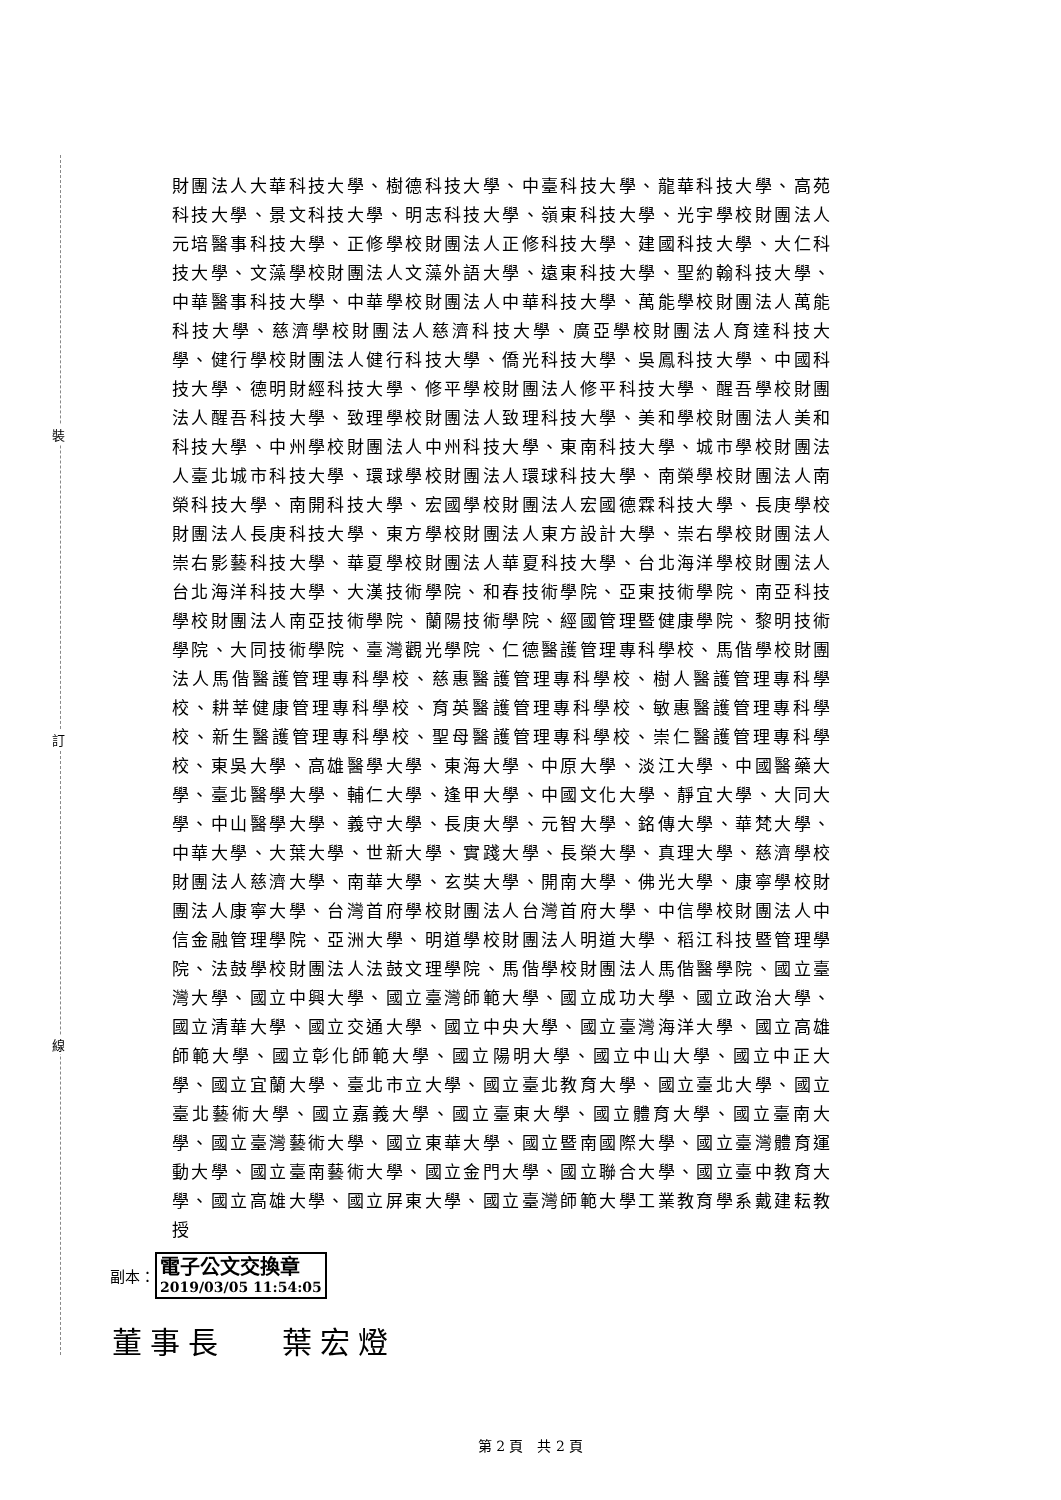裝
訂
線
財團法人大華科技大學、樹德科技大學、中臺科技大學、龍華科技大學、高苑科技大學、景文科技大學、明志科技大學、嶺東科技大學、光宇學校財團法人元培醫事科技大學、正修學校財團法人正修科技大學、建國科技大學、大仁科技大學、文藻學校財團法人文藻外語大學、遠東科技大學、聖約翰科技大學、中華醫事科技大學、中華學校財團法人中華科技大學、萬能學校財團法人萬能科技大學、慈濟學校財團法人慈濟科技大學、廣亞學校財團法人育達科技大學、健行學校財團法人健行科技大學、僑光科技大學、吳鳳科技大學、中國科技大學、德明財經科技大學、修平學校財團法人修平科技大學、醒吾學校財團法人醒吾科技大學、致理學校財團法人致理科技大學、美和學校財團法人美和科技大學、中州學校財團法人中州科技大學、東南科技大學、城市學校財團法人臺北城市科技大學、環球學校財團法人環球科技大學、南榮學校財團法人南榮科技大學、南開科技大學、宏國學校財團法人宏國德霖科技大學、長庚學校財團法人長庚科技大學、東方學校財團法人東方設計大學、崇右學校財團法人崇右影藝科技大學、華夏學校財團法人華夏科技大學、台北海洋學校財團法人台北海洋科技大學、大漢技術學院、和春技術學院、亞東技術學院、南亞科技學校財團法人南亞技術學院、蘭陽技術學院、經國管理暨健康學院、黎明技術學院、大同技術學院、臺灣觀光學院、仁德醫護管理專科學校、馬偕學校財團法人馬偕醫護管理專科學校、慈惠醫護管理專科學校、樹人醫護管理專科學校、耕莘健康管理專科學校、育英醫護管理專科學校、敏惠醫護管理專科學校、新生醫護管理專科學校、聖母醫護管理專科學校、崇仁醫護管理專科學校、東吳大學、高雄醫學大學、東海大學、中原大學、淡江大學、中國醫藥大學、臺北醫學大學、輔仁大學、逢甲大學、中國文化大學、靜宜大學、大同大學、中山醫學大學、義守大學、長庚大學、元智大學、銘傳大學、華梵大學、中華大學、大葉大學、世新大學、實踐大學、長榮大學、真理大學、慈濟學校財團法人慈濟大學、南華大學、玄奘大學、開南大學、佛光大學、康寧學校財團法人康寧大學、台灣首府學校財團法人台灣首府大學、中信學校財團法人中信金融管理學院、亞洲大學、明道學校財團法人明道大學、稻江科技暨管理學院、法鼓學校財團法人法鼓文理學院、馬偕學校財團法人馬偕醫學院、國立臺灣大學、國立中興大學、國立臺灣師範大學、國立成功大學、國立政治大學、國立清華大學、國立交通大學、國立中央大學、國立臺灣海洋大學、國立高雄師範大學、國立彰化師範大學、國立陽明大學、國立中山大學、國立中正大學、國立宜蘭大學、臺北市立大學、國立臺北教育大學、國立臺北大學、國立臺北藝術大學、國立嘉義大學、國立臺東大學、國立體育大學、國立臺南大學、國立臺灣藝術大學、國立東華大學、國立暨南國際大學、國立臺灣體育運動大學、國立臺南藝術大學、國立金門大學、國立聯合大學、國立臺中教育大學、國立高雄大學、國立屏東大學、國立臺灣師範大學工業教育學系戴建耘教授
副本：
電子公文交換章
2019/03/05 11:54:05
董事長　 葉宏燈
第 2 頁　共 2 頁